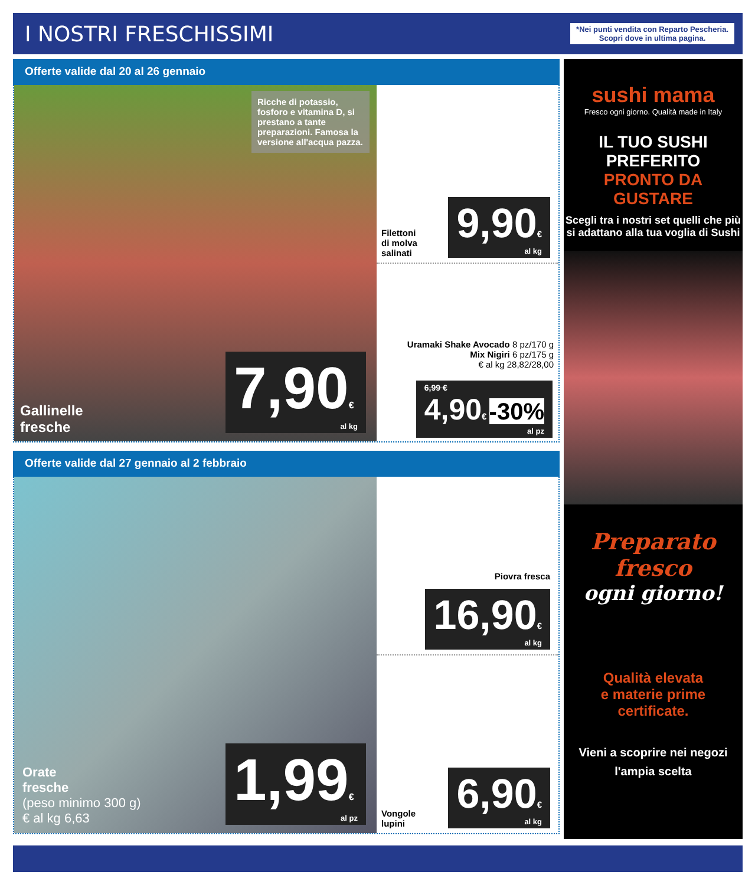I NOSTRI FRESCHISSIMI
*Nei punti vendita con Reparto Pescheria.
Scopri dove in ultima pagina.
Offerte valide dal 20 al 26 gennaio
Ricche di potassio, fosforo e vitamina D, si prestano a tante preparazioni. Famosa la versione all'acqua pazza.
Gallinelle
fresche
7,90€
al kg
Filettoni
di molva
salinati
9,90€
al kg
Uramaki Shake Avocado 8 pz/170 g
Mix Nigiri 6 pz/175 g
€ al kg 28,82/28,00
6,99 €
4,90€ -30%
al pz
Offerte valide dal 27 gennaio al 2 febbraio
Orate
fresche
(peso minimo 300 g)
€ al kg 6,63
1,99€
al pz
Piovra fresca
16,90€
al kg
Vongole
lupini
6,90€
al kg
sushi mama
Fresco ogni giorno. Qualità made in Italy
IL TUO SUSHI
PREFERITO
PRONTO DA
GUSTARE
Scegli tra i nostri set quelli che più si adattano alla tua voglia di Sushi
Preparato fresco
ogni giorno!
Qualità elevata
e materie prime
certificate.
Vieni a scoprire nei negozi
l'ampia scelta